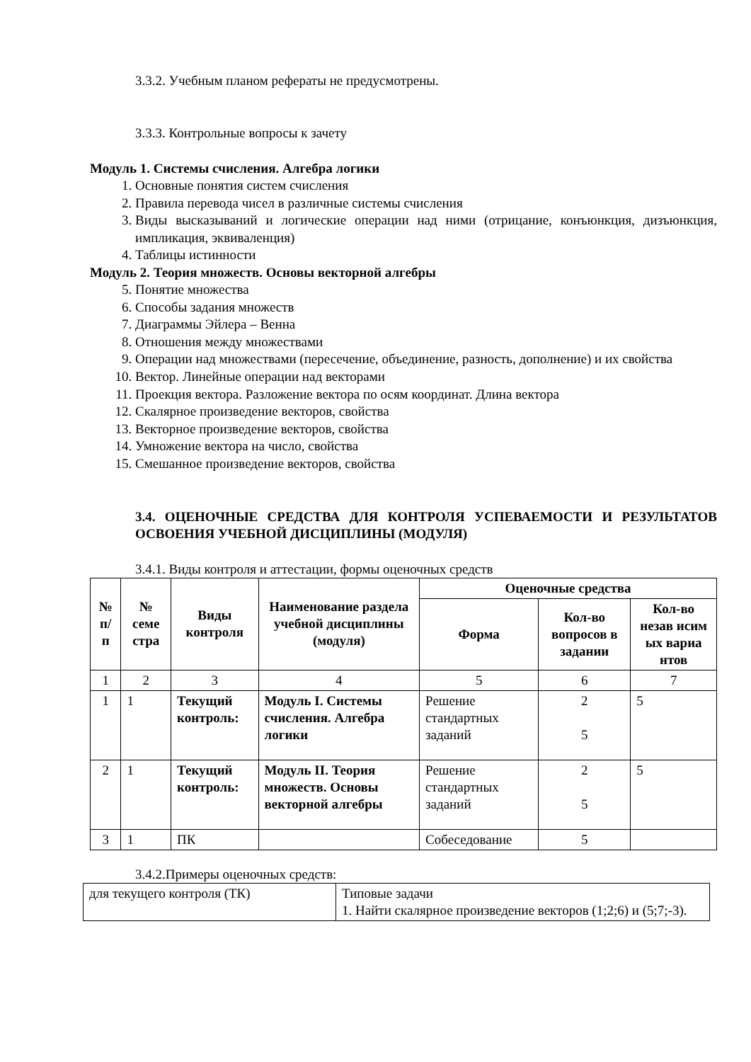3.3.2. Учебным планом рефераты не предусмотрены.
3.3.3. Контрольные вопросы к зачету
Модуль 1. Системы счисления. Алгебра логики
1. Основные понятия систем счисления
2. Правила перевода чисел в различные системы счисления
3. Виды высказываний и логические операции над ними (отрицание, конъюнкция, дизъюнкция, импликация, эквиваленция)
4. Таблицы истинности
Модуль 2. Теория множеств. Основы векторной алгебры
5. Понятие множества
6. Способы задания множеств
7. Диаграммы Эйлера – Венна
8. Отношения между множествами
9. Операции над множествами (пересечение, объединение, разность, дополнение) и их свойства
10. Вектор. Линейные операции над векторами
11. Проекция вектора. Разложение вектора по осям координат. Длина вектора
12. Скалярное произведение векторов, свойства
13. Векторное произведение векторов, свойства
14. Умножение вектора на число, свойства
15. Смешанное произведение векторов, свойства
3.4. ОЦЕНОЧНЫЕ СРЕДСТВА ДЛЯ КОНТРОЛЯ УСПЕВАЕМОСТИ И РЕЗУЛЬТАТОВ ОСВОЕНИЯ УЧЕБНОЙ ДИСЦИПЛИНЫ (МОДУЛЯ)
3.4.1. Виды контроля и аттестации, формы оценочных средств
| № п/п | № семе стра | Виды контроля | Наименование раздела учебной дисциплины (модуля) | Оценочные средства | | |
| --- | --- | --- | --- | --- | --- | --- |
| | | | | Форма | Кол-во вопросов в задании | Кол-во незав исим ых вариа нтов |
| 1 | 2 | 3 | 4 | 5 | 6 | 7 |
| 1 | 1 | Текущий контроль: | Модуль I. Системы счисления. Алгебра логики | Решение стандартных заданий | 2 5 | 5 |
| 2 | 1 | Текущий контроль: | Модуль II. Теория множеств. Основы векторной алгебры | Решение стандартных заданий | 2 5 | 5 |
| 3 | 1 | ПК | | Собеседование | 5 | |
3.4.2.Примеры оценочных средств:
| для текущего контроля (ТК) | Типовые задачи 1. Найти скалярное произведение векторов (1;2;6) и (5;7;-3). |